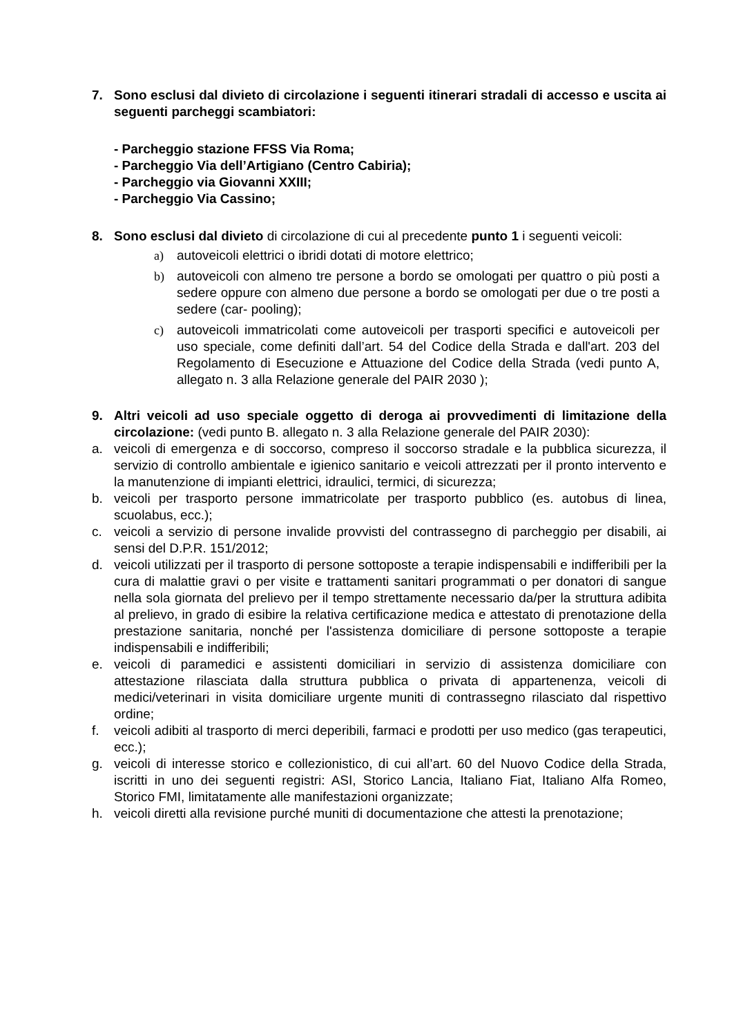7. Sono esclusi dal divieto di circolazione i seguenti itinerari stradali di accesso e uscita ai seguenti parcheggi scambiatori:
- Parcheggio stazione FFSS Via Roma;
- Parcheggio Via dell’Artigiano (Centro Cabiria);
- Parcheggio via Giovanni XXIII;
- Parcheggio Via Cassino;
8. Sono esclusi dal divieto di circolazione di cui al precedente punto 1 i seguenti veicoli:
a) autoveicoli elettrici o ibridi dotati di motore elettrico;
b) autoveicoli con almeno tre persone a bordo se omologati per quattro o più posti a sedere oppure con almeno due persone a bordo se omologati per due o tre posti a sedere (car- pooling);
c) autoveicoli immatricolati come autoveicoli per trasporti specifici e autoveicoli per uso speciale, come definiti dall’art. 54 del Codice della Strada e dall'art. 203 del Regolamento di Esecuzione e Attuazione del Codice della Strada (vedi punto A, allegato n. 3 alla Relazione generale del PAIR 2030 );
9. Altri veicoli ad uso speciale oggetto di deroga ai provvedimenti di limitazione della circolazione: (vedi punto B. allegato n. 3 alla Relazione generale del PAIR 2030):
a. veicoli di emergenza e di soccorso, compreso il soccorso stradale e la pubblica sicurezza, il servizio di controllo ambientale e igienico sanitario e veicoli attrezzati per il pronto intervento e la manutenzione di impianti elettrici, idraulici, termici, di sicurezza;
b. veicoli per trasporto persone immatricolate per trasporto pubblico (es. autobus di linea, scuolabus, ecc.);
c. veicoli a servizio di persone invalide provvisti del contrassegno di parcheggio per disabili, ai sensi del D.P.R. 151/2012;
d. veicoli utilizzati per il trasporto di persone sottoposte a terapie indispensabili e indifferibili per la cura di malattie gravi o per visite e trattamenti sanitari programmati o per donatori di sangue nella sola giornata del prelievo per il tempo strettamente necessario da/per la struttura adibita al prelievo, in grado di esibire la relativa certificazione medica e attestato di prenotazione della prestazione sanitaria, nonché per l'assistenza domiciliare di persone sottoposte a terapie indispensabili e indifferibili;
e. veicoli di paramedici e assistenti domiciliari in servizio di assistenza domiciliare con attestazione rilasciata dalla struttura pubblica o privata di appartenenza, veicoli di medici/veterinari in visita domiciliare urgente muniti di contrassegno rilasciato dal rispettivo ordine;
f. veicoli adibiti al trasporto di merci deperibili, farmaci e prodotti per uso medico (gas terapeutici, ecc.);
g. veicoli di interesse storico e collezionistico, di cui all’art. 60 del Nuovo Codice della Strada, iscritti in uno dei seguenti registri: ASI, Storico Lancia, Italiano Fiat, Italiano Alfa Romeo, Storico FMI, limitatamente alle manifestazioni organizzate;
h. veicoli diretti alla revisione purché muniti di documentazione che attesti la prenotazione;